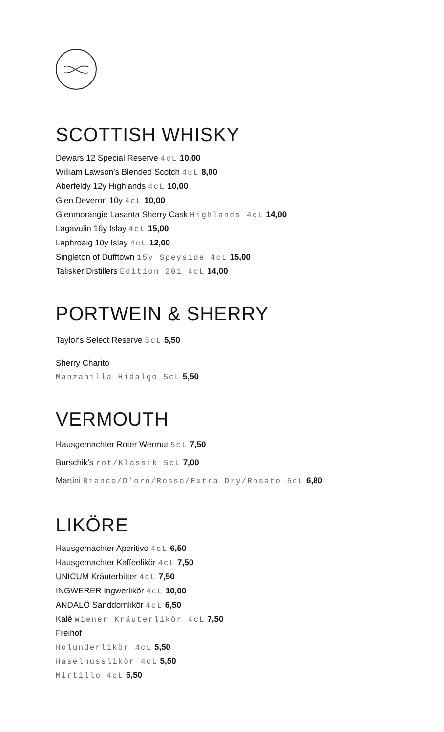SCOTTISH WHISKY
Dewars 12 Special Reserve 4cL 10,00
William Lawson’s Blended Scotch 4cL 8,00
Aberfeldy 12y Highlands 4cL 10,00
Glen Deveron 10y 4cL 10,00
Glenmorangie Lasanta Sherry Cask Highlands 4cL 14,00
Lagavulin 16y Islay 4cL 15,00
Laphroaig 10y Islay 4cL 12,00
Singleton of Dufftown 15y Speyside 4cL 15,00
Talisker Distillers Edition 201 4cL 14,00
PORTWEIN & SHERRY
Taylor‘s Select Reserve 5cL 5,50
Sherry Charito
Manzanilla Hidalgo 5cL 5,50
VERMOUTH
Hausgemachter Roter Wermut 5cL 7,50
Burschik’s rot/Klassik 5cL 7,00
Martini Bianco/D’oro/Rosso/Extra Dry/Rosato 5cL 6,80
LIKÖRE
Hausgemachter Aperitivo 4cL 6,50
Hausgemachter Kaffeelikör 4cL 7,50
UNICUM Kräuterbitter 4cL 7,50
INGWERER Ingwerlikör 4cL 10,00
ANDALÖ Sanddornlikör 4cL 6,50
Kalê Wiener Kräuterlikör 4cL 7,50
Freihof
Holunderlikör 4cL 5,50
Haselnusslikör 4cL 5,50
Mirtillo 4cL 6,50